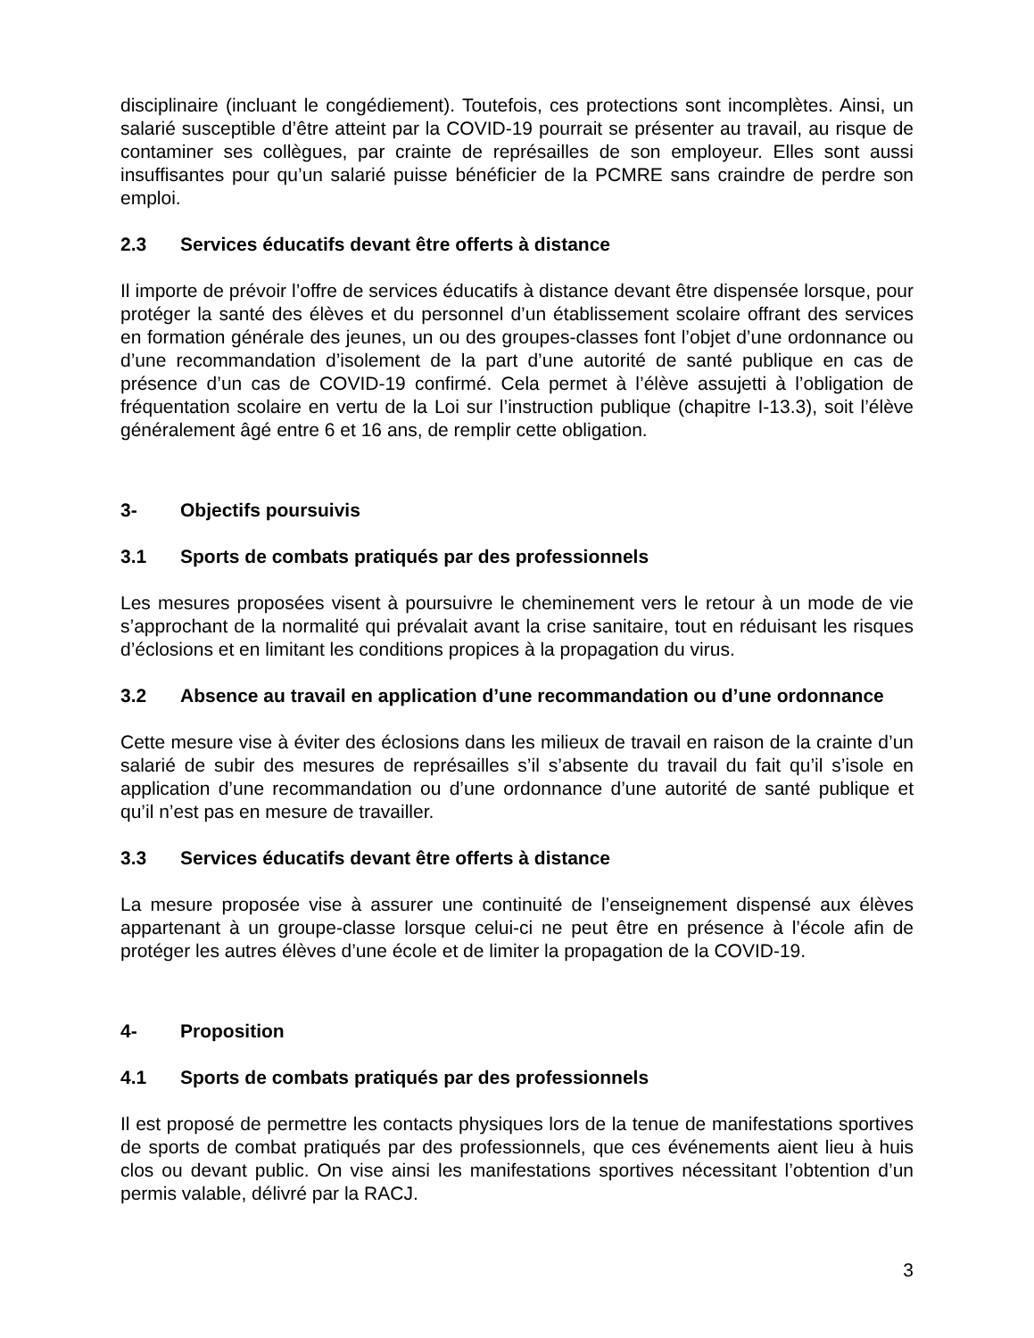disciplinaire (incluant le congédiement). Toutefois, ces protections sont incomplètes. Ainsi, un salarié susceptible d’être atteint par la COVID-19 pourrait se présenter au travail, au risque de contaminer ses collègues, par crainte de représailles de son employeur. Elles sont aussi insuffisantes pour qu’un salarié puisse bénéficier de la PCMRE sans craindre de perdre son emploi.
2.3 Services éducatifs devant être offerts à distance
Il importe de prévoir l’offre de services éducatifs à distance devant être dispensée lorsque, pour protéger la santé des élèves et du personnel d’un établissement scolaire offrant des services en formation générale des jeunes, un ou des groupes-classes font l’objet d’une ordonnance ou d’une recommandation d’isolement de la part d’une autorité de santé publique en cas de présence d’un cas de COVID-19 confirmé. Cela permet à l’élève assujetti à l’obligation de fréquentation scolaire en vertu de la Loi sur l’instruction publique (chapitre I-13.3), soit l’élève généralement âgé entre 6 et 16 ans, de remplir cette obligation.
3- Objectifs poursuivis
3.1 Sports de combats pratiqués par des professionnels
Les mesures proposées visent à poursuivre le cheminement vers le retour à un mode de vie s’approchant de la normalité qui prévalait avant la crise sanitaire, tout en réduisant les risques d’éclosions et en limitant les conditions propices à la propagation du virus.
3.2 Absence au travail en application d’une recommandation ou d’une ordonnance
Cette mesure vise à éviter des éclosions dans les milieux de travail en raison de la crainte d’un salarié de subir des mesures de représailles s’il s’absente du travail du fait qu’il s’isole en application d’une recommandation ou d’une ordonnance d’une autorité de santé publique et qu’il n’est pas en mesure de travailler.
3.3 Services éducatifs devant être offerts à distance
La mesure proposée vise à assurer une continuité de l’enseignement dispensé aux élèves appartenant à un groupe-classe lorsque celui-ci ne peut être en présence à l’école afin de protéger les autres élèves d’une école et de limiter la propagation de la COVID-19.
4- Proposition
4.1 Sports de combats pratiqués par des professionnels
Il est proposé de permettre les contacts physiques lors de la tenue de manifestations sportives de sports de combat pratiqués par des professionnels, que ces événements aient lieu à huis clos ou devant public. On vise ainsi les manifestations sportives nécessitant l’obtention d’un permis valable, délivré par la RACJ.
3